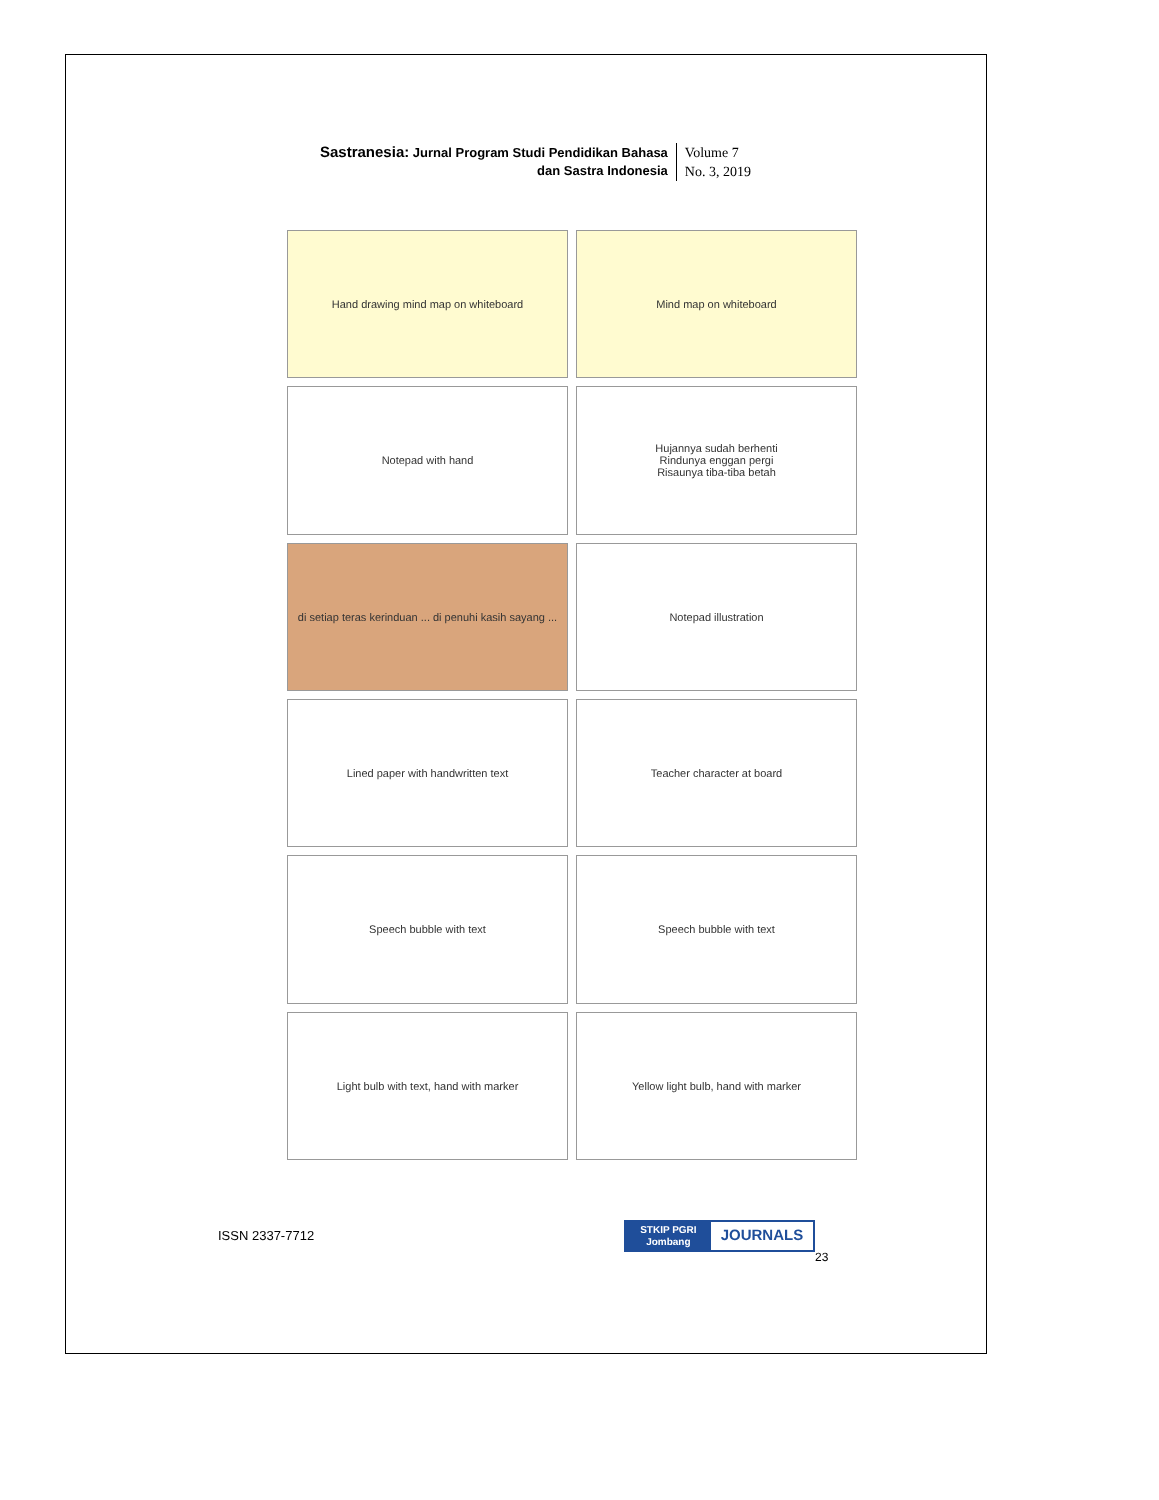Sastranesia: Jurnal Program Studi Pendidikan Bahasa
dan Sastra Indonesia
Volume 7
No. 3, 2019
Hand drawing mind map on whiteboard
Mind map on whiteboard
Notepad with hand
Hujannya sudah berhenti
Rindunya enggan pergi
Risaunya tiba-tiba betah
di setiap teras kerinduan ... di penuhi kasih sayang ...
Notepad illustration
Lined paper with handwritten text
Teacher character at board
Speech bubble with text
Speech bubble with text
Light bulb with text, hand with marker
Yellow light bulb, hand with marker
ISSN 2337-7712
STKIP PGRI
Jombang
JOURNALS
23